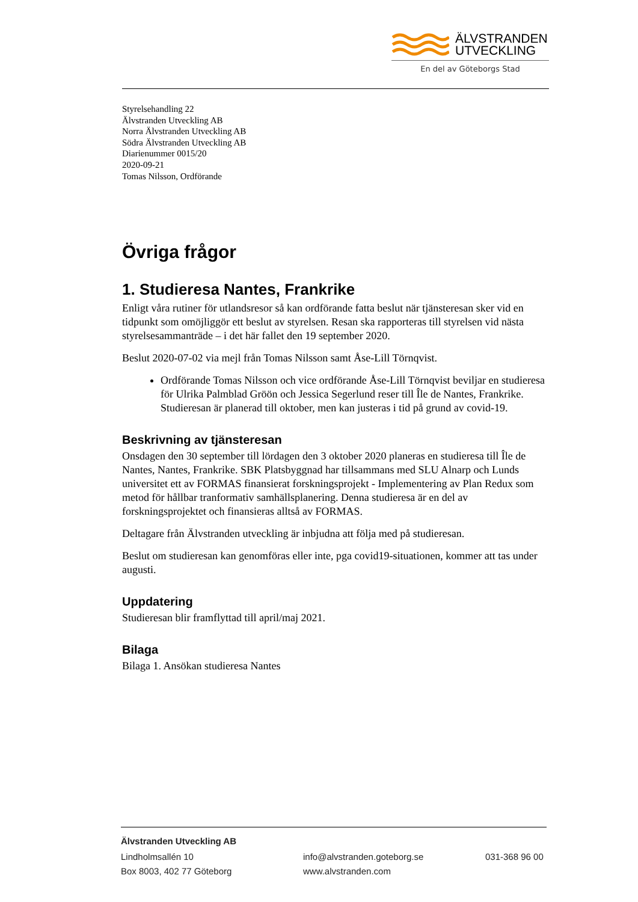ÄLVSTRANDEN
UTVECKLING
En del av Göteborgs Stad
Styrelsehandling 22
Älvstranden Utveckling AB
Norra Älvstranden Utveckling AB
Södra Älvstranden Utveckling AB
Diarienummer 0015/20
2020-09-21
Tomas Nilsson, Ordförande
Övriga frågor
1. Studieresa Nantes, Frankrike
Enligt våra rutiner för utlandsresor så kan ordförande fatta beslut när tjänsteresan sker vid en tidpunkt som omöjliggör ett beslut av styrelsen. Resan ska rapporteras till styrelsen vid nästa styrelsesammanträde – i det här fallet den 19 september 2020.
Beslut 2020-07-02 via mejl från Tomas Nilsson samt Åse-Lill Törnqvist.
Ordförande Tomas Nilsson och vice ordförande Åse-Lill Törnqvist beviljar en studieresa för Ulrika Palmblad Gröön och Jessica Segerlund reser till Île de Nantes, Frankrike. Studieresan är planerad till oktober, men kan justeras i tid på grund av covid-19.
Beskrivning av tjänsteresan
Onsdagen den 30 september till lördagen den 3 oktober 2020 planeras en studieresa till Île de Nantes, Nantes, Frankrike. SBK Platsbyggnad har tillsammans med SLU Alnarp och Lunds universitet ett av FORMAS finansierat forskningsprojekt - Implementering av Plan Redux som metod för hållbar tranformativ samhällsplanering. Denna studieresa är en del av forskningsprojektet och finansieras alltså av FORMAS.
Deltagare från Älvstranden utveckling är inbjudna att följa med på studieresan.
Beslut om studieresan kan genomföras eller inte, pga covid19-situationen, kommer att tas under augusti.
Uppdatering
Studieresan blir framflyttad till april/maj 2021.
Bilaga
Bilaga 1. Ansökan studieresa Nantes
Älvstranden Utveckling AB
Lindholmsallén 10 info@alvstranden.goteborg.se 031-368 96 00
Box 8003, 402 77 Göteborg www.alvstranden.com